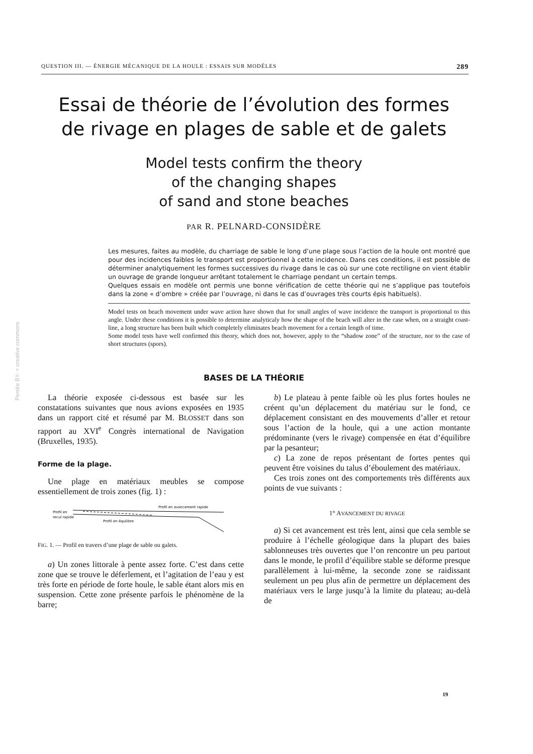Persée BY: = creative commons
QUESTION III. — ÉNERGIE MÉCANIQUE DE LA HOULE : ESSAIS SUR MODÈLES 289
Essai de théorie de l’évolution des formes
de rivage en plages de sable et de galets
Model tests confirm the theory
of the changing shapes
of sand and stone beaches
PAR R. PELNARD-CONSIDÈRE
Les mesures, faites au modèle, du charriage de sable le long d’une plage sous l’action de la houle ont montré que pour des incidences faibles le transport est proportionnel à cette incidence. Dans ces conditions, il est possible de déterminer analytiquement les formes successives du rivage dans le cas où sur une cote rectiligne on vient établir un ouvrage de grande longueur arrêtant totalement le charriage pendant un certain temps.
Quelques essais en modèle ont permis une bonne vérification de cette théorie qui ne s’applique pas toutefois dans la zone « d’ombre » créée par l’ouvrage, ni dans le cas d’ouvrages très courts épis habituels).
Model tests on beach movement under wave action have shown that for small angles of wave incidence the transport is proportional to this angle. Under these conditions it is possible to determine analyticaly how the shape of the beach will alter in the case when, on a straight coast-line, a long structure has been built which completely eliminates beach movement for a certain length of time.
Some model tests have well confirmed this theory, which does not, however, apply to the “shadow zone” of the structure, nor to the case of short structures (spors).
BASES DE LA THÉORIE
La théorie exposée ci-dessous est basée sur les constatations suivantes que nous avions exposées en 1935 dans un rapport cité et résumé par M. BLOSSET dans son rapport au XVI<sup>e</sup> Congrès international de Navigation (Bruxelles, 1935).
Forme de la plage.
Une plage en matériaux meubles se compose essentiellement de trois zones (fig. 1) :
Profil en avancement rapide
Profil en
recul rapide
Profil en équilibre
FIG. 1. — Profil en travers d’une plage de sable ou galets.
a) Un zones littorale à pente assez forte. C’est dans cette zone que se trouve le déferlement, et l’agitation de l’eau y est très forte en période de forte houle, le sable étant alors mis en suspension. Cette zone présente parfois le phénomène de la barre;
b) Le plateau à pente faible où les plus fortes houles ne créent qu’un déplacement du matériau sur le fond, ce déplacement consistant en des mouvements d’aller et retour sous l’action de la houle, qui a une action montante prédominante (vers le rivage) compensée en état d’équilibre par la pesanteur;
c) La zone de repos présentant de fortes pentes qui peuvent être voisines du talus d’éboulement des matériaux.
Ces trois zones ont des comportements très différents aux points de vue suivants :
1° AVANCEMENT DU RIVAGE
a) Si cet avancement est très lent, ainsi que cela semble se produire à l’échelle géologique dans la plupart des baies sablonneuses très ouvertes que l’on rencontre un peu partout dans le monde, le profil d’équilibre stable se déforme presque parallèlement à lui-même, la seconde zone se raidissant seulement un peu plus afin de permettre un déplacement des matériaux vers le large jusqu’à la limite du plateau; au-delà de
19